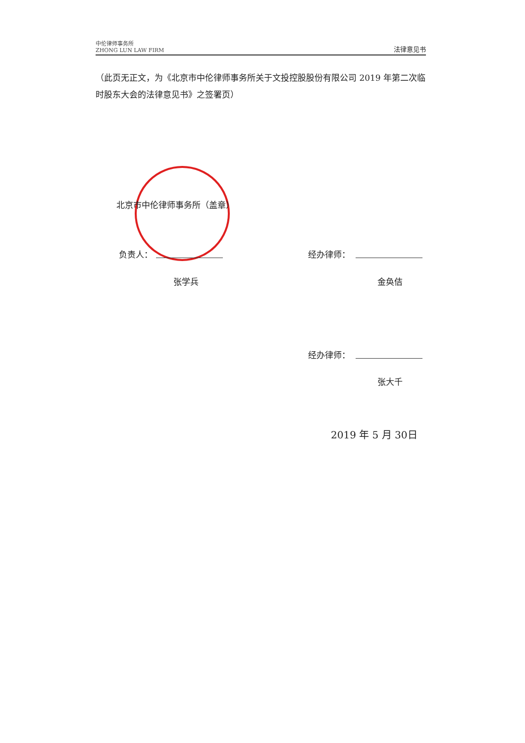中伦律师事务所
ZHONG LUN LAW FIRM
法律意见书
（此页无正文，为《北京市中伦律师事务所关于文投控股股份有限公司 2019 年第二次临时股东大会的法律意见书》之签署页）
北京市中伦律师事务所（盖章）
负责人：
张学兵
经办律师：
金奂佶
经办律师：
张大千
2019 年 5 月 30日